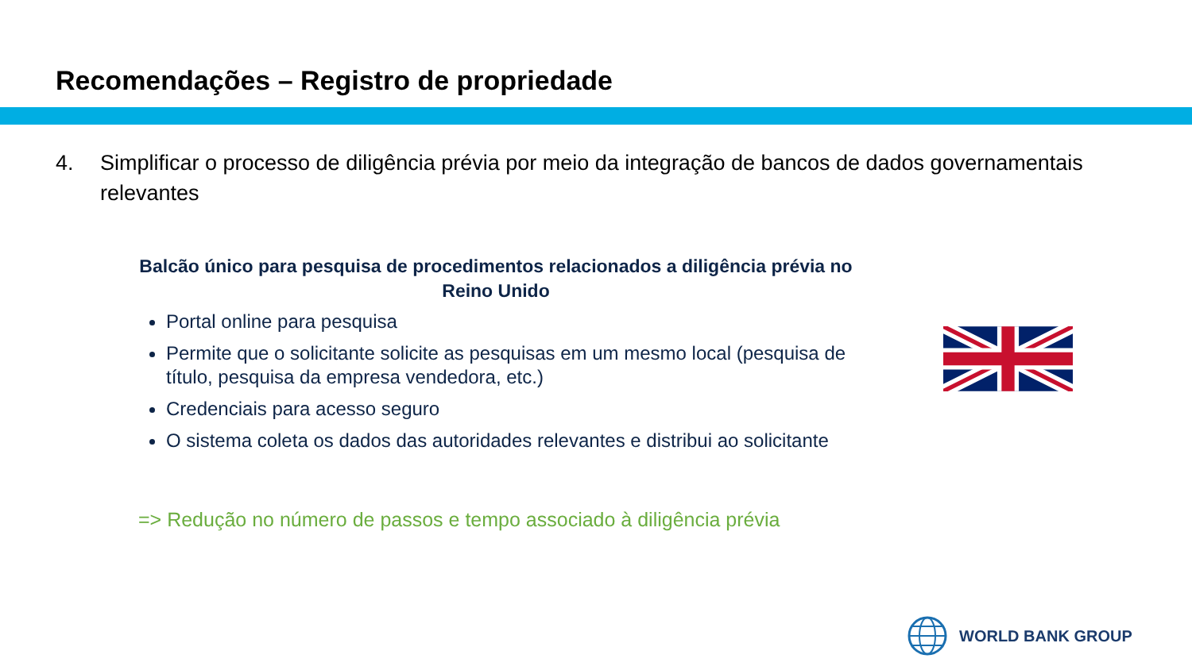Recomendações – Registro de propriedade
4. Simplificar o processo de diligência prévia por meio da integração de bancos de dados governamentais relevantes
Balcão único para pesquisa de procedimentos relacionados a diligência prévia no Reino Unido
Portal online para pesquisa
Permite que o solicitante solicite as pesquisas em um mesmo local (pesquisa de título, pesquisa da empresa vendedora, etc.)
Credenciais para acesso seguro
O sistema coleta os dados das autoridades relevantes e distribui ao solicitante
=> Redução no número de passos e tempo associado à diligência prévia
WORLD BANK GROUP